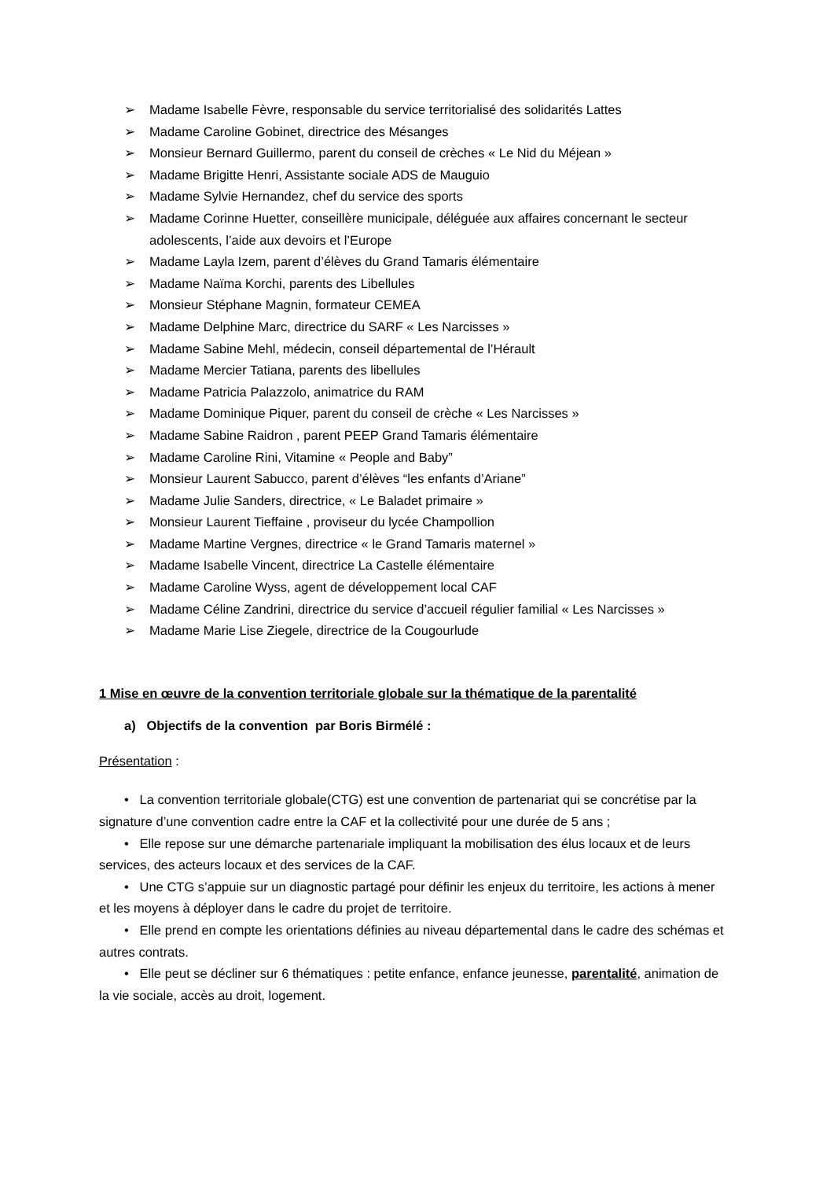➢ Madame Isabelle Fèvre, responsable du service territorialisé des solidarités Lattes
➢ Madame Caroline Gobinet, directrice des Mésanges
➢ Monsieur Bernard Guillermo, parent du conseil de crèches « Le Nid du Méjean »
➢ Madame Brigitte Henri, Assistante sociale ADS de Mauguio
➢ Madame Sylvie Hernandez, chef du service des sports
➢ Madame Corinne Huetter, conseillère municipale, déléguée aux affaires concernant le secteur adolescents, l’aide aux devoirs et l’Europe
➢ Madame Layla Izem, parent d’élèves du Grand Tamaris élémentaire
➢ Madame Naïma Korchi, parents des Libellules
➢ Monsieur Stéphane Magnin, formateur CEMEA
➢ Madame Delphine Marc, directrice du SARF « Les Narcisses »
➢ Madame Sabine Mehl, médecin, conseil départemental de l’Hérault
➢ Madame Mercier Tatiana, parents des libellules
➢ Madame Patricia Palazzolo, animatrice du RAM
➢ Madame Dominique Piquer, parent du conseil de crèche « Les Narcisses »
➢ Madame Sabine Raidron , parent PEEP Grand Tamaris élémentaire
➢ Madame Caroline Rini, Vitamine « People and Baby”
➢ Monsieur Laurent Sabucco, parent d’élèves “les enfants d’Ariane”
➢ Madame Julie Sanders, directrice, « Le Baladet primaire »
➢ Monsieur Laurent Tieffaine , proviseur du lycée Champollion
➢ Madame Martine Vergnes, directrice « le Grand Tamaris maternel »
➢ Madame Isabelle Vincent, directrice La Castelle élémentaire
➢ Madame Caroline Wyss, agent de développement local CAF
➢ Madame Céline Zandrini, directrice du service d’accueil régulier familial « Les Narcisses »
➢ Madame Marie Lise Ziegele, directrice de la Cougourlude
1 Mise en œuvre de la convention territoriale globale sur la thématique de la parentalité
a) Objectifs de la convention par Boris Birmélé :
Présentation :
• La convention territoriale globale(CTG) est une convention de partenariat qui se concrétise par la signature d’une convention cadre entre la CAF et la collectivité pour une durée de 5 ans ;
• Elle repose sur une démarche partenariale impliquant la mobilisation des élus locaux et de leurs services, des acteurs locaux et des services de la CAF.
• Une CTG s’appuie sur un diagnostic partagé pour définir les enjeux du territoire, les actions à mener et les moyens à déployer dans le cadre du projet de territoire.
• Elle prend en compte les orientations définies au niveau départemental dans le cadre des schémas et autres contrats.
• Elle peut se décliner sur 6 thématiques : petite enfance, enfance jeunesse, parentalité, animation de la vie sociale, accès au droit, logement.